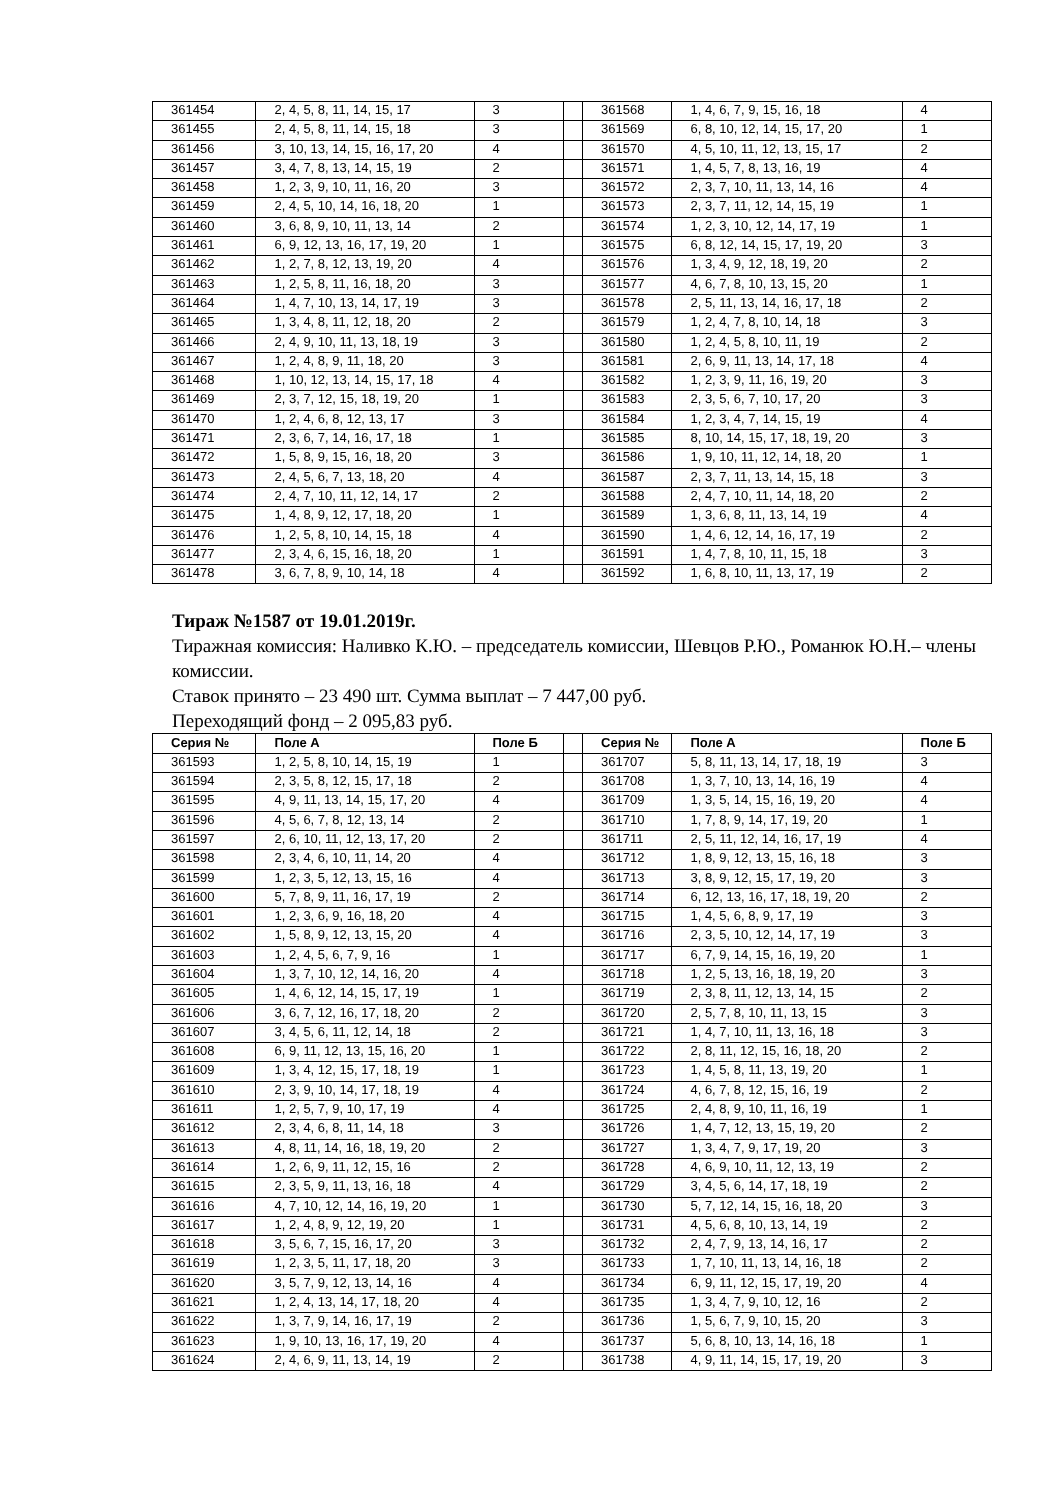| 361454 | 2, 4, 5, 8, 11, 14, 15, 17 | 3 | | 361568 | 1, 4, 6, 7, 9, 15, 16, 18 | 4 |
| 361455 | 2, 4, 5, 8, 11, 14, 15, 18 | 3 | | 361569 | 6, 8, 10, 12, 14, 15, 17, 20 | 1 |
| 361456 | 3, 10, 13, 14, 15, 16, 17, 20 | 4 | | 361570 | 4, 5, 10, 11, 12, 13, 15, 17 | 2 |
| 361457 | 3, 4, 7, 8, 13, 14, 15, 19 | 2 | | 361571 | 1, 4, 5, 7, 8, 13, 16, 19 | 4 |
| 361458 | 1, 2, 3, 9, 10, 11, 16, 20 | 3 | | 361572 | 2, 3, 7, 10, 11, 13, 14, 16 | 4 |
| 361459 | 2, 4, 5, 10, 14, 16, 18, 20 | 1 | | 361573 | 2, 3, 7, 11, 12, 14, 15, 19 | 1 |
| 361460 | 3, 6, 8, 9, 10, 11, 13, 14 | 2 | | 361574 | 1, 2, 3, 10, 12, 14, 17, 19 | 1 |
| 361461 | 6, 9, 12, 13, 16, 17, 19, 20 | 1 | | 361575 | 6, 8, 12, 14, 15, 17, 19, 20 | 3 |
| 361462 | 1, 2, 7, 8, 12, 13, 19, 20 | 4 | | 361576 | 1, 3, 4, 9, 12, 18, 19, 20 | 2 |
| 361463 | 1, 2, 5, 8, 11, 16, 18, 20 | 3 | | 361577 | 4, 6, 7, 8, 10, 13, 15, 20 | 1 |
| 361464 | 1, 4, 7, 10, 13, 14, 17, 19 | 3 | | 361578 | 2, 5, 11, 13, 14, 16, 17, 18 | 2 |
| 361465 | 1, 3, 4, 8, 11, 12, 18, 20 | 2 | | 361579 | 1, 2, 4, 7, 8, 10, 14, 18 | 3 |
| 361466 | 2, 4, 9, 10, 11, 13, 18, 19 | 3 | | 361580 | 1, 2, 4, 5, 8, 10, 11, 19 | 2 |
| 361467 | 1, 2, 4, 8, 9, 11, 18, 20 | 3 | | 361581 | 2, 6, 9, 11, 13, 14, 17, 18 | 4 |
| 361468 | 1, 10, 12, 13, 14, 15, 17, 18 | 4 | | 361582 | 1, 2, 3, 9, 11, 16, 19, 20 | 3 |
| 361469 | 2, 3, 7, 12, 15, 18, 19, 20 | 1 | | 361583 | 2, 3, 5, 6, 7, 10, 17, 20 | 3 |
| 361470 | 1, 2, 4, 6, 8, 12, 13, 17 | 3 | | 361584 | 1, 2, 3, 4, 7, 14, 15, 19 | 4 |
| 361471 | 2, 3, 6, 7, 14, 16, 17, 18 | 1 | | 361585 | 8, 10, 14, 15, 17, 18, 19, 20 | 3 |
| 361472 | 1, 5, 8, 9, 15, 16, 18, 20 | 3 | | 361586 | 1, 9, 10, 11, 12, 14, 18, 20 | 1 |
| 361473 | 2, 4, 5, 6, 7, 13, 18, 20 | 4 | | 361587 | 2, 3, 7, 11, 13, 14, 15, 18 | 3 |
| 361474 | 2, 4, 7, 10, 11, 12, 14, 17 | 2 | | 361588 | 2, 4, 7, 10, 11, 14, 18, 20 | 2 |
| 361475 | 1, 4, 8, 9, 12, 17, 18, 20 | 1 | | 361589 | 1, 3, 6, 8, 11, 13, 14, 19 | 4 |
| 361476 | 1, 2, 5, 8, 10, 14, 15, 18 | 4 | | 361590 | 1, 4, 6, 12, 14, 16, 17, 19 | 2 |
| 361477 | 2, 3, 4, 6, 15, 16, 18, 20 | 1 | | 361591 | 1, 4, 7, 8, 10, 11, 15, 18 | 3 |
| 361478 | 3, 6, 7, 8, 9, 10, 14, 18 | 4 | | 361592 | 1, 6, 8, 10, 11, 13, 17, 19 | 2 |
Тираж №1587 от 19.01.2019г.
Тиражная комиссия: Наливко К.Ю. – председатель комиссии, Шевцов Р.Ю., Романюк Ю.Н.– члены комиссии.
Ставок принято – 23 490 шт. Сумма выплат – 7 447,00 руб.
Переходящий фонд – 2 095,83 руб.
| Серия № | Поле А | Поле Б | | Серия № | Поле А | Поле Б |
| --- | --- | --- | --- | --- | --- | --- |
| 361593 | 1, 2, 5, 8, 10, 14, 15, 19 | 1 | | 361707 | 5, 8, 11, 13, 14, 17, 18, 19 | 3 |
| 361594 | 2, 3, 5, 8, 12, 15, 17, 18 | 2 | | 361708 | 1, 3, 7, 10, 13, 14, 16, 19 | 4 |
| 361595 | 4, 9, 11, 13, 14, 15, 17, 20 | 4 | | 361709 | 1, 3, 5, 14, 15, 16, 19, 20 | 4 |
| 361596 | 4, 5, 6, 7, 8, 12, 13, 14 | 2 | | 361710 | 1, 7, 8, 9, 14, 17, 19, 20 | 1 |
| 361597 | 2, 6, 10, 11, 12, 13, 17, 20 | 2 | | 361711 | 2, 5, 11, 12, 14, 16, 17, 19 | 4 |
| 361598 | 2, 3, 4, 6, 10, 11, 14, 20 | 4 | | 361712 | 1, 8, 9, 12, 13, 15, 16, 18 | 3 |
| 361599 | 1, 2, 3, 5, 12, 13, 15, 16 | 4 | | 361713 | 3, 8, 9, 12, 15, 17, 19, 20 | 3 |
| 361600 | 5, 7, 8, 9, 11, 16, 17, 19 | 2 | | 361714 | 6, 12, 13, 16, 17, 18, 19, 20 | 2 |
| 361601 | 1, 2, 3, 6, 9, 16, 18, 20 | 4 | | 361715 | 1, 4, 5, 6, 8, 9, 17, 19 | 3 |
| 361602 | 1, 5, 8, 9, 12, 13, 15, 20 | 4 | | 361716 | 2, 3, 5, 10, 12, 14, 17, 19 | 3 |
| 361603 | 1, 2, 4, 5, 6, 7, 9, 16 | 1 | | 361717 | 6, 7, 9, 14, 15, 16, 19, 20 | 1 |
| 361604 | 1, 3, 7, 10, 12, 14, 16, 20 | 4 | | 361718 | 1, 2, 5, 13, 16, 18, 19, 20 | 3 |
| 361605 | 1, 4, 6, 12, 14, 15, 17, 19 | 1 | | 361719 | 2, 3, 8, 11, 12, 13, 14, 15 | 2 |
| 361606 | 3, 6, 7, 12, 16, 17, 18, 20 | 2 | | 361720 | 2, 5, 7, 8, 10, 11, 13, 15 | 3 |
| 361607 | 3, 4, 5, 6, 11, 12, 14, 18 | 2 | | 361721 | 1, 4, 7, 10, 11, 13, 16, 18 | 3 |
| 361608 | 6, 9, 11, 12, 13, 15, 16, 20 | 1 | | 361722 | 2, 8, 11, 12, 15, 16, 18, 20 | 2 |
| 361609 | 1, 3, 4, 12, 15, 17, 18, 19 | 1 | | 361723 | 1, 4, 5, 8, 11, 13, 19, 20 | 1 |
| 361610 | 2, 3, 9, 10, 14, 17, 18, 19 | 4 | | 361724 | 4, 6, 7, 8, 12, 15, 16, 19 | 2 |
| 361611 | 1, 2, 5, 7, 9, 10, 17, 19 | 4 | | 361725 | 2, 4, 8, 9, 10, 11, 16, 19 | 1 |
| 361612 | 2, 3, 4, 6, 8, 11, 14, 18 | 3 | | 361726 | 1, 4, 7, 12, 13, 15, 19, 20 | 2 |
| 361613 | 4, 8, 11, 14, 16, 18, 19, 20 | 2 | | 361727 | 1, 3, 4, 7, 9, 17, 19, 20 | 3 |
| 361614 | 1, 2, 6, 9, 11, 12, 15, 16 | 2 | | 361728 | 4, 6, 9, 10, 11, 12, 13, 19 | 2 |
| 361615 | 2, 3, 5, 9, 11, 13, 16, 18 | 4 | | 361729 | 3, 4, 5, 6, 14, 17, 18, 19 | 2 |
| 361616 | 4, 7, 10, 12, 14, 16, 19, 20 | 1 | | 361730 | 5, 7, 12, 14, 15, 16, 18, 20 | 3 |
| 361617 | 1, 2, 4, 8, 9, 12, 19, 20 | 1 | | 361731 | 4, 5, 6, 8, 10, 13, 14, 19 | 2 |
| 361618 | 3, 5, 6, 7, 15, 16, 17, 20 | 3 | | 361732 | 2, 4, 7, 9, 13, 14, 16, 17 | 2 |
| 361619 | 1, 2, 3, 5, 11, 17, 18, 20 | 3 | | 361733 | 1, 7, 10, 11, 13, 14, 16, 18 | 2 |
| 361620 | 3, 5, 7, 9, 12, 13, 14, 16 | 4 | | 361734 | 6, 9, 11, 12, 15, 17, 19, 20 | 4 |
| 361621 | 1, 2, 4, 13, 14, 17, 18, 20 | 4 | | 361735 | 1, 3, 4, 7, 9, 10, 12, 16 | 2 |
| 361622 | 1, 3, 7, 9, 14, 16, 17, 19 | 2 | | 361736 | 1, 5, 6, 7, 9, 10, 15, 20 | 3 |
| 361623 | 1, 9, 10, 13, 16, 17, 19, 20 | 4 | | 361737 | 5, 6, 8, 10, 13, 14, 16, 18 | 1 |
| 361624 | 2, 4, 6, 9, 11, 13, 14, 19 | 2 | | 361738 | 4, 9, 11, 14, 15, 17, 19, 20 | 3 |